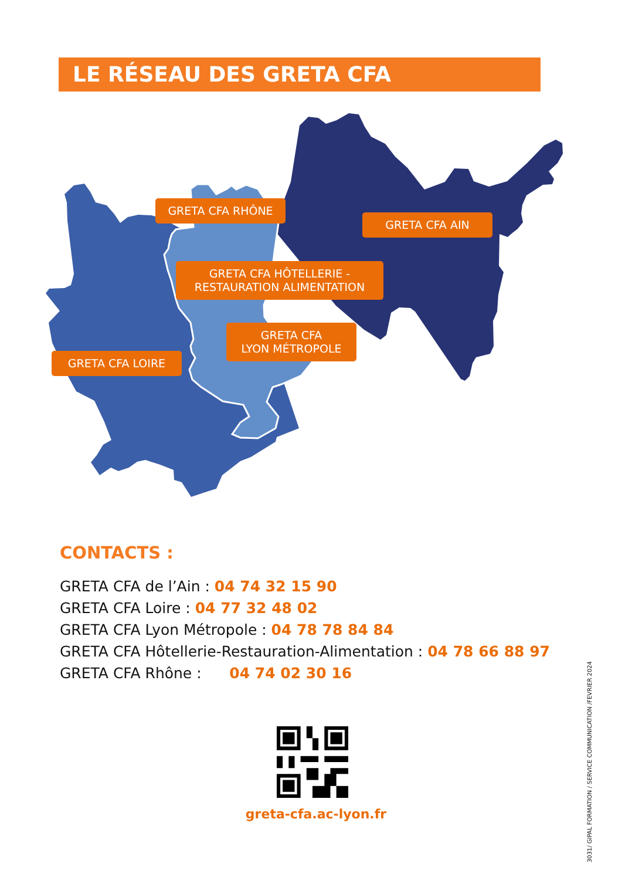LE RÉSEAU DES GRETA CFA
GRETA CFA RHÔNE
GRETA CFA AIN
GRETA CFA HÔTELLERIE -
RESTAURATION ALIMENTATION
GRETA CFA
LYON MÉTROPOLE
GRETA CFA LOIRE
CONTACTS :
GRETA CFA de l’Ain : 04 74 32 15 90
GRETA CFA Loire : 04 77 32 48 02
GRETA CFA Lyon Métropole : 04 78 78 84 84
GRETA CFA Hôtellerie-Restauration-Alimentation : 04 78 66 88 97
GRETA CFA Rhône : 04 74 02 30 16
greta-cfa.ac-lyon.fr
3031/ GIPAL FORMATION / SERVICE COMMUNICATION /FEVRIER 2024